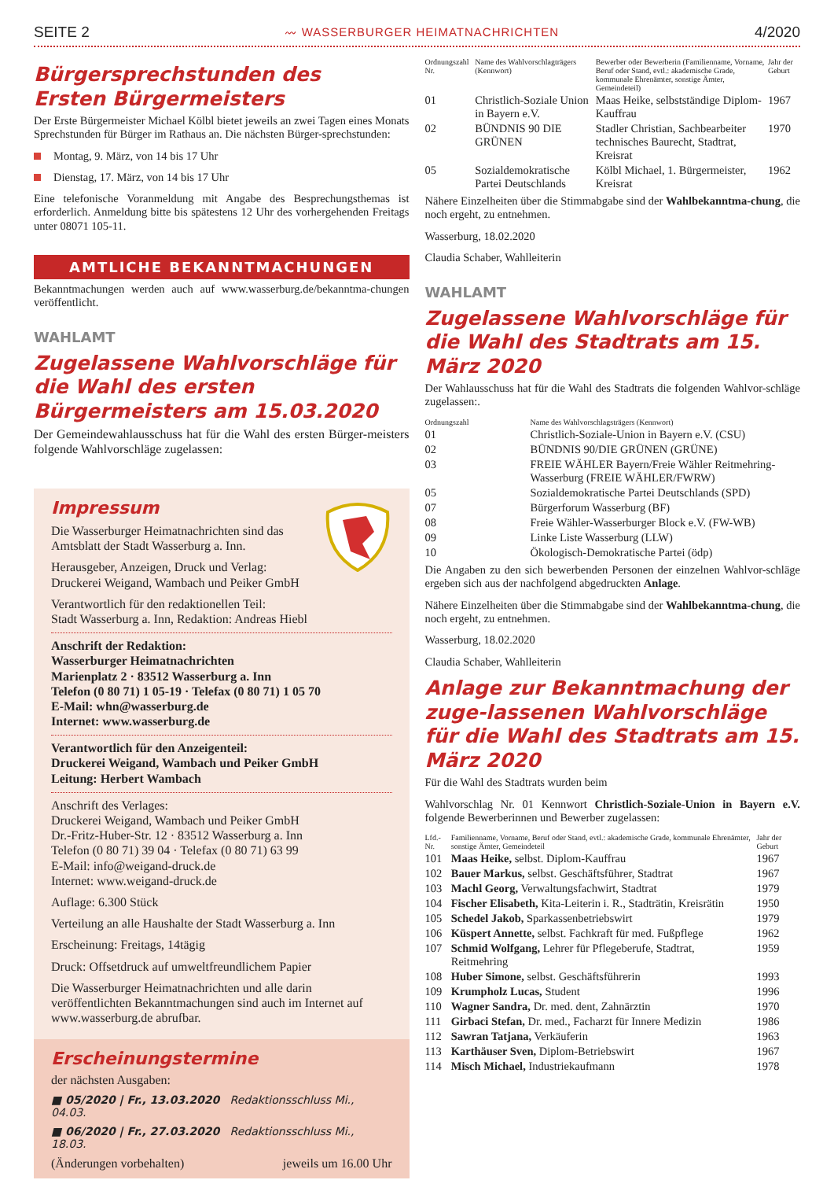SEITE 2 〰 WASSERBURGER HEIMATNACHRICHTEN 4/2020
Bürgersprechstunden des
Ersten Bürgermeisters
Der Erste Bürgermeister Michael Kölbl bietet jeweils an zwei Tagen eines Monats Sprechstunden für Bürger im Rathaus an. Die nächsten Bürger-sprechstunden:
Montag, 9. März, von 14 bis 17 Uhr
Dienstag, 17. März, von 14 bis 17 Uhr
Eine telefonische Voranmeldung mit Angabe des Besprechungsthemas ist erforderlich. Anmeldung bitte bis spätestens 12 Uhr des vorhergehenden Freitags unter 08071 105-11.
AMTLICHE BEKANNTMACHUNGEN
Bekanntmachungen werden auch auf www.wasserburg.de/bekanntma-chungen veröffentlicht.
WAHLAMT
Zugelassene Wahlvorschläge für die Wahl des ersten Bürgermeisters am 15.03.2020
Der Gemeindewahlausschuss hat für die Wahl des ersten Bürger-meisters folgende Wahlvorschläge zugelassen:
Impressum
Die Wasserburger Heimatnachrichten sind das Amtsblatt der Stadt Wasserburg a. Inn.
Herausgeber, Anzeigen, Druck und Verlag:
Druckerei Weigand, Wambach und Peiker GmbH
Verantwortlich für den redaktionellen Teil:
Stadt Wasserburg a. Inn, Redaktion: Andreas Hiebl
Anschrift der Redaktion:
Wasserburger Heimatnachrichten
Marienplatz 2 · 83512 Wasserburg a. Inn
Telefon (0 80 71) 1 05-19 · Telefax (0 80 71) 1 05 70
E-Mail: whn@wasserburg.de
Internet: www.wasserburg.de
Verantwortlich für den Anzeigenteil:
Druckerei Weigand, Wambach und Peiker GmbH
Leitung: Herbert Wambach
Anschrift des Verlages:
Druckerei Weigand, Wambach und Peiker GmbH
Dr.-Fritz-Huber-Str. 12 · 83512 Wasserburg a. Inn
Telefon (0 80 71) 39 04 · Telefax (0 80 71) 63 99
E-Mail: info@weigand-druck.de
Internet: www.weigand-druck.de
Auflage: 6.300 Stück
Verteilung an alle Haushalte der Stadt Wasserburg a. Inn
Erscheinung: Freitags, 14tägig
Druck: Offsetdruck auf umweltfreundlichem Papier
Die Wasserburger Heimatnachrichten und alle darin veröffentlichten Bekanntmachungen sind auch im Internet auf www.wasserburg.de abrufbar.
Erscheinungstermine
der nächsten Ausgaben:
■ 05/2020 | Fr., 13.03.2020 Redaktionsschluss Mi., 04.03.
■ 06/2020 | Fr., 27.03.2020 Redaktionsschluss Mi., 18.03.
(Änderungen vorbehalten) jeweils um 16.00 Uhr
| Ordnungszahl Nr. | Name des Wahlvorschlagträgers (Kennwort) | Bewerber oder Bewerberin (Familienname, Vorname, Beruf oder Stand, evtl.: akademische Grade, kommunale Ehrenämter, sonstige Ämter, Gemeindeteil) | Jahr der Geburt |
| --- | --- | --- | --- |
| 01 | Christlich-Soziale Union in Bayern e.V. | Maas Heike, selbstständige Diplom-Kauffrau | 1967 |
| 02 | BÜNDNIS 90 DIE GRÜNEN | Stadler Christian, Sachbearbeiter technisches Baurecht, Stadtrat, Kreisrat | 1970 |
| 05 | Sozialdemokratische Partei Deutschlands | Kölbl Michael, 1. Bürgermeister, Kreisrat | 1962 |
Nähere Einzelheiten über die Stimmabgabe sind der Wahlbekanntma-chung, die noch ergeht, zu entnehmen.
Wasserburg, 18.02.2020
Claudia Schaber, Wahlleiterin
WAHLAMT
Zugelassene Wahlvorschläge für die Wahl des Stadtrats am 15. März 2020
Der Wahlausschuss hat für die Wahl des Stadtrats die folgenden Wahlvor-schläge zugelassen:.
| Ordnungszahl | Name des Wahlvorschlagsträgers (Kennwort) |
| --- | --- |
| 01 | Christlich-Soziale-Union in Bayern e.V. (CSU) |
| 02 | BÜNDNIS 90/DIE GRÜNEN (GRÜNE) |
| 03 | FREIE WÄHLER Bayern/Freie Wähler Reitmehring-Wasserburg (FREIE WÄHLER/FWRW) |
| 05 | Sozialdemokratische Partei Deutschlands (SPD) |
| 07 | Bürgerforum Wasserburg (BF) |
| 08 | Freie Wähler-Wasserburger Block e.V. (FW-WB) |
| 09 | Linke Liste Wasserburg (LLW) |
| 10 | Ökologisch-Demokratische Partei (ödp) |
Die Angaben zu den sich bewerbenden Personen der einzelnen Wahlvor-schläge ergeben sich aus der nachfolgend abgedruckten Anlage.
Nähere Einzelheiten über die Stimmabgabe sind der Wahlbekanntma-chung, die noch ergeht, zu entnehmen.
Wasserburg, 18.02.2020
Claudia Schaber, Wahlleiterin
Anlage zur Bekanntmachung der zuge-lassenen Wahlvorschläge für die Wahl des Stadtrats am 15. März 2020
Für die Wahl des Stadtrats wurden beim
Wahlvorschlag Nr. 01 Kennwort Christlich-Soziale-Union in Bayern e.V. folgende Bewerberinnen und Bewerber zugelassen:
| Lfd.-Nr. | Familienname, Vorname, Beruf oder Stand, evtl.: akademische Grade, kommunale Ehrenämter, sonstige Ämter, Gemeindeteil | Jahr der Geburt |
| --- | --- | --- |
| 101 | Maas Heike, selbst. Diplom-Kauffrau | 1967 |
| 102 | Bauer Markus, selbst. Geschäftsführer, Stadtrat | 1967 |
| 103 | Machl Georg, Verwaltungsfachwirt, Stadtrat | 1979 |
| 104 | Fischer Elisabeth, Kita-Leiterin i. R., Stadträtin, Kreisrätin | 1950 |
| 105 | Schedel Jakob, Sparkassenbetriebswirt | 1979 |
| 106 | Küspert Annette, selbst. Fachkraft für med. Fußpflege | 1962 |
| 107 | Schmid Wolfgang, Lehrer für Pflegeberufe, Stadtrat, Reitmehring | 1959 |
| 108 | Huber Simone, selbst. Geschäftsführerin | 1993 |
| 109 | Krumpholz Lucas, Student | 1996 |
| 110 | Wagner Sandra, Dr. med. dent, Zahnärztin | 1970 |
| 111 | Girbaci Stefan, Dr. med., Facharzt für Innere Medizin | 1986 |
| 112 | Sawran Tatjana, Verkäuferin | 1963 |
| 113 | Karthäuser Sven, Diplom-Betriebswirt | 1967 |
| 114 | Misch Michael, Industriekaufmann | 1978 |